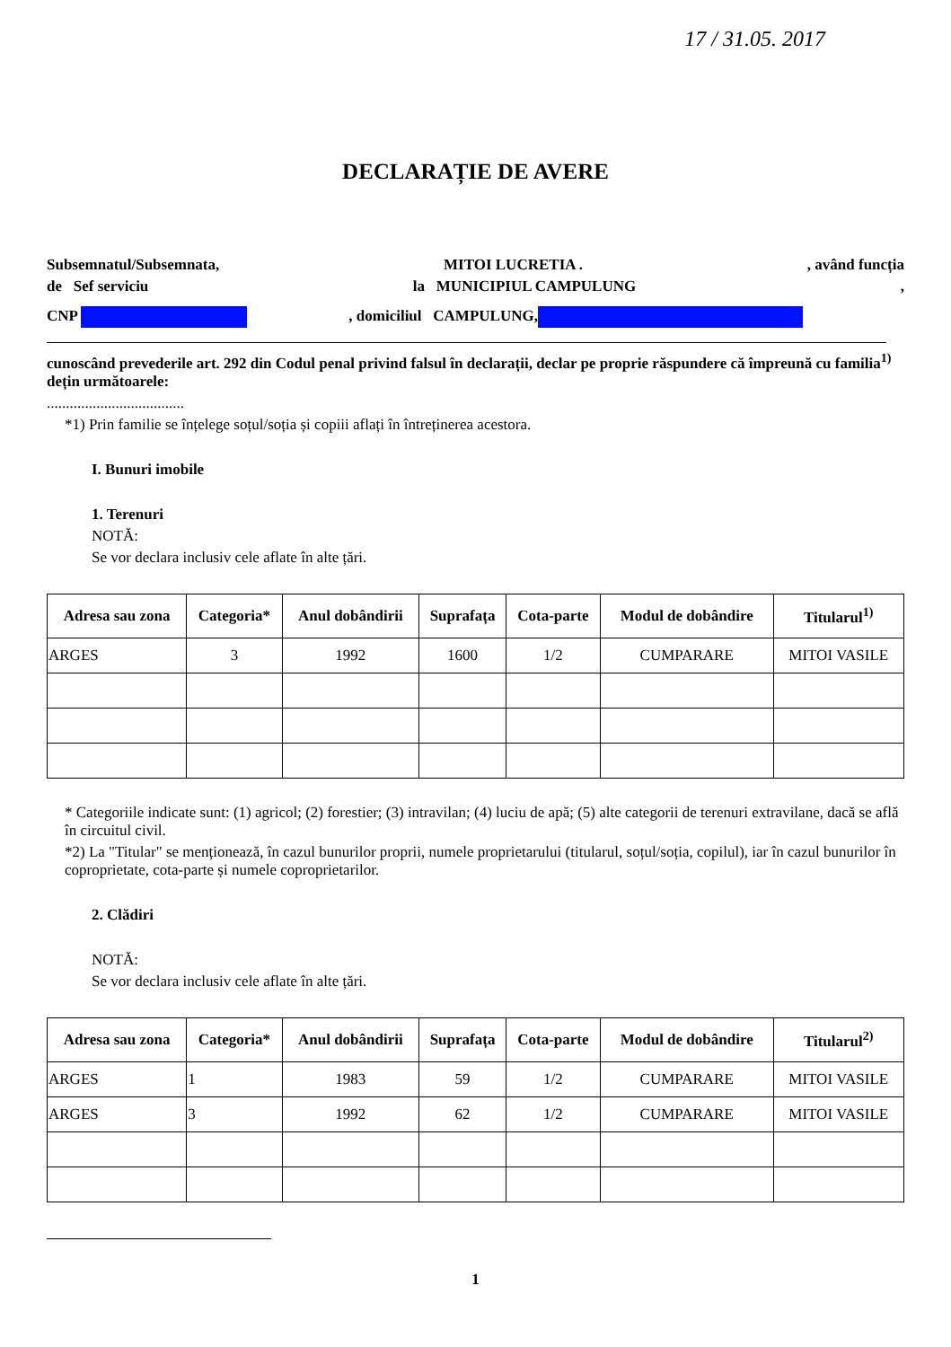17 / 31.05. 2017
DECLARAȚIE DE AVERE
Subsemnatul/Subsemnata, MITOI LUCRETIA ., având funcția
de Sef serviciu la MUNICIPIUL CAMPULUNG,
CNP , domiciliul CAMPULUNG,
cunoscând prevederile art. 292 din Codul penal privind falsul în declarații, declar pe proprie răspundere că împreună cu familia<sup>1)</sup> dețin următoarele:
....................................
*1) Prin familie se înțelege soțul/soția și copiii aflați în întreținerea acestora.
I. Bunuri imobile
1. Terenuri
NOTĂ:
Se vor declara inclusiv cele aflate în alte țări.
| Adresa sau zona | Categoria* | Anul dobândirii | Suprafața | Cota-parte | Modul de dobândire | Titularul<sup>1)</sup> |
| --- | --- | --- | --- | --- | --- | --- |
| ARGES | 3 | 1992 | 1600 | 1/2 | CUMPARARE | MITOI VASILE |
* Categoriile indicate sunt: (1) agricol; (2) forestier; (3) intravilan; (4) luciu de apă; (5) alte categorii de terenuri extravilane, dacă se află în circuitul civil.
*2) La "Titular" se menționează, în cazul bunurilor proprii, numele proprietarului (titularul, soțul/soția, copilul), iar în cazul bunurilor în coproprietate, cota-parte și numele coproprietarilor.
2. Clădiri
NOTĂ:
Se vor declara inclusiv cele aflate în alte țări.
| Adresa sau zona | Categoria* | Anul dobândirii | Suprafața | Cota-parte | Modul de dobândire | Titularul<sup>2)</sup> |
| --- | --- | --- | --- | --- | --- | --- |
| ARGES | 1 | 1983 | 59 | 1/2 | CUMPARARE | MITOI VASILE |
| ARGES | 3 | 1992 | 62 | 1/2 | CUMPARARE | MITOI VASILE |
1